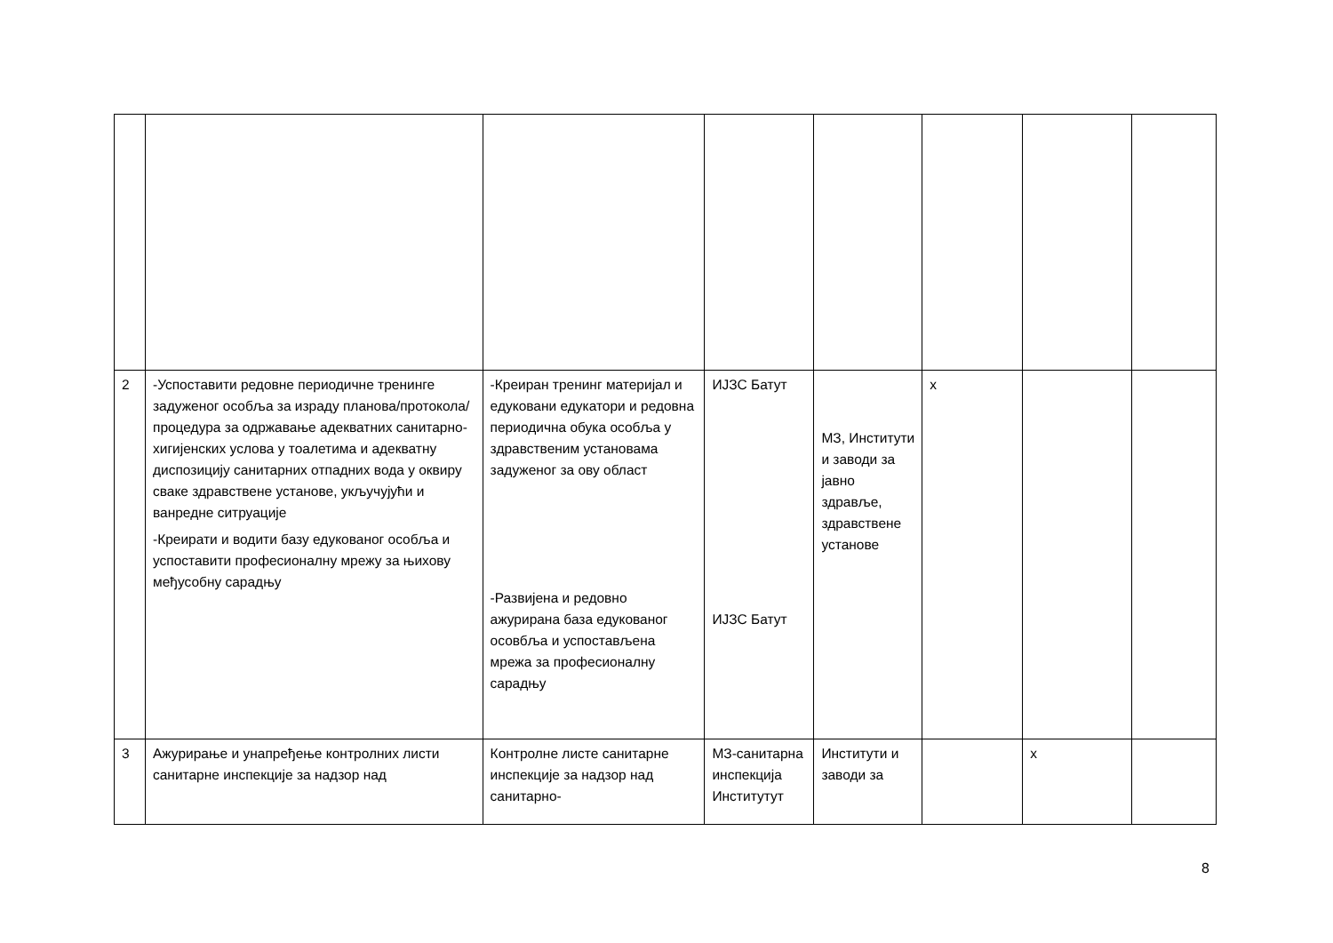| 2 | -Успоставити редовне периодичне тренинге задуженог особља за израду планова/протокола/процедура за одржавање адекватних санитарно-хигијенских услова у тоалетима и адекватну диспозицију санитарних отпадних вода у оквиру сваке здравствене установе, укључујући и ванредне ситруације -Креирати и водити базу едукованог особља и успоставити професионалну мрежу за њихову међусобну сарадњу | -Креиран тренинг материјал и едуковани едукатори и редовна периодична обука особља у здравственим установама задуженог за ову област -Развијена и редовно ажурирана база едукованог осовбља и успостављена мрежа за професионалну сарадњу | ИЈЗС Батут ИЈЗС Батут | МЗ, Институти и заводи за јавно здравље, здравствене установе | x | | |
| 3 | Ажурирање и унапређење контролних листи санитарне инспекције за надзор над | Контролне листе санитарне инспекције за надзор над санитарно- | МЗ-санитарна инспекција Институтут | Институти и заводи за | | x | |
8